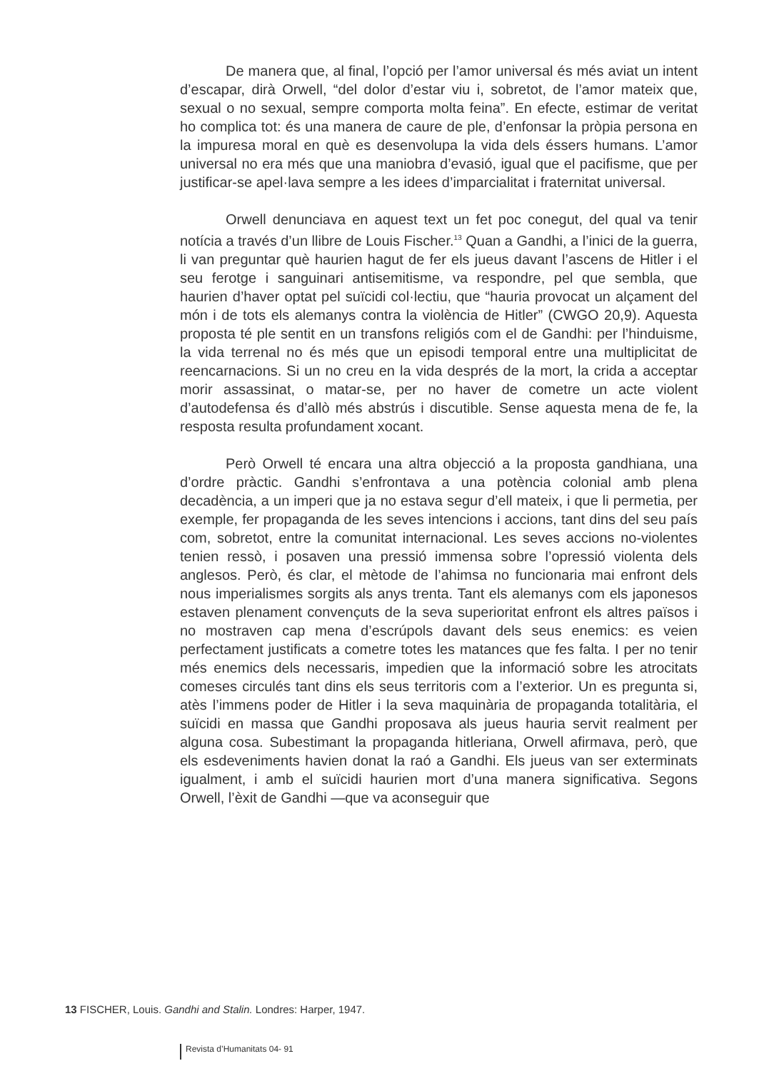De manera que, al final, l’opció per l’amor universal és més aviat un intent d’escapar, dirà Orwell, “del dolor d’estar viu i, sobretot, de l’amor mateix que, sexual o no sexual, sempre comporta molta feina”. En efecte, estimar de veritat ho complica tot: és una manera de caure de ple, d’enfonsar la pròpia persona en la impuresa moral en què es desenvolupa la vida dels éssers humans. L’amor universal no era més que una maniobra d’evasió, igual que el pacifisme, que per justificar-se apel·lava sempre a les idees d’imparcialitat i fraternitat universal.
Orwell denunciava en aquest text un fet poc conegut, del qual va tenir notícia a través d’un llibre de Louis Fischer.<sup>13</sup> Quan a Gandhi, a l’inici de la guerra, li van preguntar què haurien hagut de fer els jueus davant l’ascens de Hitler i el seu ferotge i sanguinari antisemitisme, va respondre, pel que sembla, que haurien d’haver optat pel suïcidi col·lectiu, que “hauria provocat un alçament del món i de tots els alemanys contra la violència de Hitler” (CWGO 20,9). Aquesta proposta té ple sentit en un transfons religiós com el de Gandhi: per l’hinduisme, la vida terrenal no és més que un episodi temporal entre una multiplicitat de reencarnacions. Si un no creu en la vida després de la mort, la crida a acceptar morir assassinat, o matar-se, per no haver de cometre un acte violent d’autodefensa és d’allò més abstrús i discutible. Sense aquesta mena de fe, la resposta resulta profundament xocant.
Però Orwell té encara una altra objecció a la proposta gandhiana, una d’ordre pràctic. Gandhi s’enfrontava a una potència colonial amb plena decadència, a un imperi que ja no estava segur d’ell mateix, i que li permetia, per exemple, fer propaganda de les seves intencions i accions, tant dins del seu país com, sobretot, entre la comunitat internacional. Les seves accions no-violentes tenien ressò, i posaven una pressió immensa sobre l’opressió violenta dels anglesos. Però, és clar, el mètode de l’ahimsa no funcionaria mai enfront dels nous imperialismes sorgits als anys trenta. Tant els alemanys com els japonesos estaven plenament convençuts de la seva superioritat enfront els altres països i no mostraven cap mena d’escrúpols davant dels seus enemics: es veien perfectament justificats a cometre totes les matances que fes falta. I per no tenir més enemics dels necessaris, impedien que la informació sobre les atrocitats comeses circulés tant dins els seus territoris com a l’exterior. Un es pregunta si, atès l’immens poder de Hitler i la seva maquinària de propaganda totalitària, el suïcidi en massa que Gandhi proposava als jueus hauria servit realment per alguna cosa. Subestimant la propaganda hitleriana, Orwell afirmava, però, que els esdeveniments havien donat la raó a Gandhi. Els jueus van ser exterminats igualment, i amb el suïcidi haurien mort d’una manera significativa. Segons Orwell, l’èxit de Gandhi —que va aconseguir que
13 FISCHER, Louis. Gandhi and Stalin. Londres: Harper, 1947.
Revista d’Humanitats 04- 91